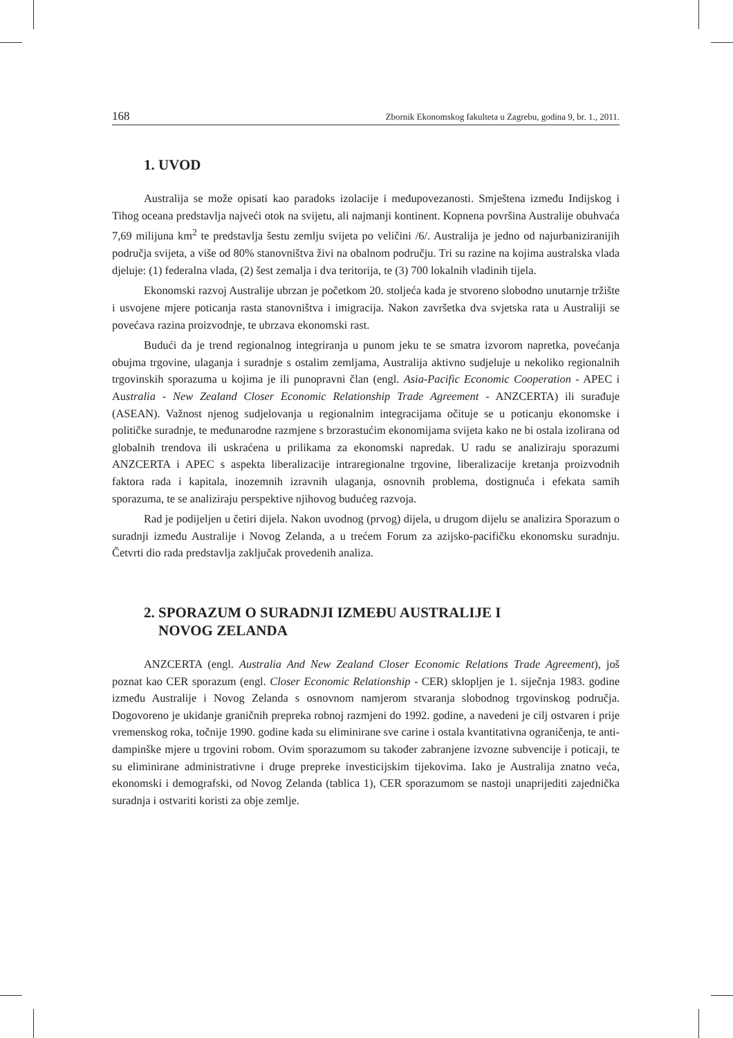168 Zbornik Ekonomskog fakulteta u Zagrebu, godina 9, br. 1., 2011.
1. UVOD
Australija se može opisati kao paradoks izolacije i međupovezanosti. Smještena između Indijskog i Tihog oceana predstavlja najveći otok na svijetu, ali najmanji kontinent. Kopnena površina Australije obuhvaća 7,69 milijuna km<sup>2</sup> te predstavlja šestu zemlju svijeta po veličini /6/. Australija je jedno od najurbaniziranijih područja svijeta, a više od 80% stanovništva živi na obalnom području. Tri su razine na kojima australska vlada djeluje: (1) federalna vlada, (2) šest zemalja i dva teritorija, te (3) 700 lokalnih vladinih tijela.
Ekonomski razvoj Australije ubrzan je početkom 20. stoljeća kada je stvoreno slobodno unutarnje tržište i usvojene mjere poticanja rasta stanovništva i imigracija. Nakon završetka dva svjetska rata u Australiji se povećava razina proizvodnje, te ubrzava ekonomski rast.
Budući da je trend regionalnog integriranja u punom jeku te se smatra izvorom napretka, povećanja obujma trgovine, ulaganja i suradnje s ostalim zemljama, Australija aktivno sudjeluje u nekoliko regionalnih trgovinskih sporazuma u kojima je ili punopravni član (engl. Asia-Pacific Economic Cooperation - APEC i Australia - New Zealand Closer Economic Relationship Trade Agreement - ANZCERTA) ili surađuje (ASEAN). Važnost njenog sudjelovanja u regionalnim integracijama očituje se u poticanju ekonomske i političke suradnje, te međunarodne razmjene s brzorastućim ekonomijama svijeta kako ne bi ostala izolirana od globalnih trendova ili uskraćena u prilikama za ekonomski napredak. U radu se analiziraju sporazumi ANZCERTA i APEC s aspekta liberalizacije intraregionalne trgovine, liberalizacije kretanja proizvodnih faktora rada i kapitala, inozemnih izravnih ulaganja, osnovnih problema, dostignuća i efekata samih sporazuma, te se analiziraju perspektive njihovog budućeg razvoja.
Rad je podijeljen u četiri dijela. Nakon uvodnog (prvog) dijela, u drugom dijelu se analizira Sporazum o suradnji između Australije i Novog Zelanda, a u trećem Forum za azijsko-pacifičku ekonomsku suradnju. Četvrti dio rada predstavlja zaključak provedenih analiza.
2. SPORAZUM O SURADNJI IZMEĐU AUSTRALIJE I
NOVOG ZELANDA
ANZCERTA (engl. Australia And New Zealand Closer Economic Relations Trade Agreement), još poznat kao CER sporazum (engl. Closer Economic Relationship - CER) sklopljen je 1. siječnja 1983. godine između Australije i Novog Zelanda s osnovnom namjerom stvaranja slobodnog trgovinskog područja. Dogovoreno je ukidanje graničnih prepreka robnoj razmjeni do 1992. godine, a navedeni je cilj ostvaren i prije vremenskog roka, točnije 1990. godine kada su eliminirane sve carine i ostala kvantitativna ograničenja, te anti-dampinške mjere u trgovini robom. Ovim sporazumom su također zabranjene izvozne subvencije i poticaji, te su eliminirane administrativne i druge prepreke investicijskim tijekovima. Iako je Australija znatno veća, ekonomski i demografski, od Novog Zelanda (tablica 1), CER sporazumom se nastoji unaprijediti zajednička suradnja i ostvariti koristi za obje zemlje.